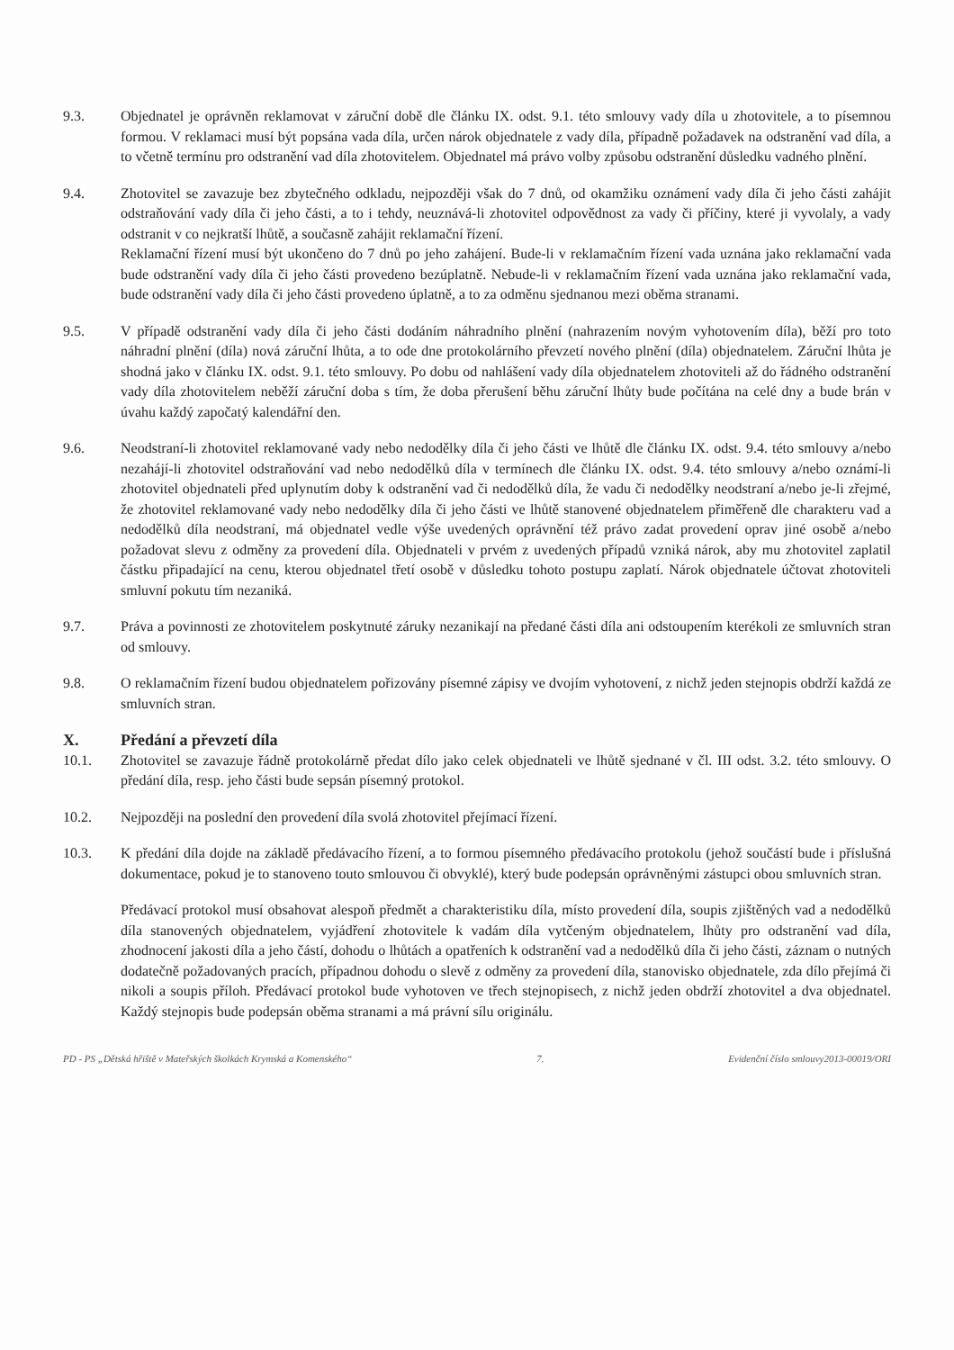9.3. Objednatel je oprávněn reklamovat v záruční době dle článku IX. odst. 9.1. této smlouvy vady díla u zhotovitele, a to písemnou formou. V reklamaci musí být popsána vada díla, určen nárok objednatele z vady díla, případně požadavek na odstranění vad díla, a to včetně termínu pro odstranění vad díla zhotovitelem. Objednatel má právo volby způsobu odstranění důsledku vadného plnění.
9.4. Zhotovitel se zavazuje bez zbytečného odkladu, nejpozději však do 7 dnů, od okamžiku oznámení vady díla či jeho části zahájit odstraňování vady díla či jeho části, a to i tehdy, neuznává-li zhotovitel odpovědnost za vady či příčiny, které ji vyvolaly, a vady odstranit v co nejkratší lhůtě, a současně zahájit reklamační řízení.
Reklamační řízení musí být ukončeno do 7 dnů po jeho zahájení. Bude-li v reklamačním řízení vada uznána jako reklamační vada bude odstranění vady díla či jeho části provedeno bezúplatně. Nebude-li v reklamačním řízení vada uznána jako reklamační vada, bude odstranění vady díla či jeho části provedeno úplatně, a to za odměnu sjednanou mezi oběma stranami.
9.5. V případě odstranění vady díla či jeho části dodáním náhradního plnění (nahrazením novým vyhotovením díla), běží pro toto náhradní plnění (díla) nová záruční lhůta, a to ode dne protokolárního převzetí nového plnění (díla) objednatelem. Záruční lhůta je shodná jako v článku IX. odst. 9.1. této smlouvy. Po dobu od nahlášení vady díla objednatelem zhotoviteli až do řádného odstranění vady díla zhotovitelem neběží záruční doba s tím, že doba přerušení běhu záruční lhůty bude počítána na celé dny a bude brán v úvahu každý započatý kalendářní den.
9.6. Neodstraní-li zhotovitel reklamované vady nebo nedodělky díla či jeho části ve lhůtě dle článku IX. odst. 9.4. této smlouvy a/nebo nezahájí-li zhotovitel odstraňování vad nebo nedodělků díla v termínech dle článku IX. odst. 9.4. této smlouvy a/nebo oznámí-li zhotovitel objednateli před uplynutím doby k odstranění vad či nedodělků díla, že vadu či nedodělky neodstraní a/nebo je-li zřejmé, že zhotovitel reklamované vady nebo nedodělky díla či jeho části ve lhůtě stanovené objednatelem přiměřeně dle charakteru vad a nedodělků díla neodstraní, má objednatel vedle výše uvedených oprávnění též právo zadat provedení oprav jiné osobě a/nebo požadovat slevu z odměny za provedení díla. Objednateli v prvém z uvedených případů vzniká nárok, aby mu zhotovitel zaplatil částku připadající na cenu, kterou objednatel třetí osobě v důsledku tohoto postupu zaplatí. Nárok objednatele účtovat zhotoviteli smluvní pokutu tím nezaniká.
9.7. Práva a povinnosti ze zhotovitelem poskytnuté záruky nezanikají na předané části díla ani odstoupením kterékoli ze smluvních stran od smlouvy.
9.8. O reklamačním řízení budou objednatelem pořizovány písemné zápisy ve dvojím vyhotovení, z nichž jeden stejnopis obdrží každá ze smluvních stran.
X. Předání a převzetí díla
10.1. Zhotovitel se zavazuje řádně protokolárně předat dílo jako celek objednateli ve lhůtě sjednané v čl. III odst. 3.2. této smlouvy. O předání díla, resp. jeho části bude sepsán písemný protokol.
10.2. Nejpozději na poslední den provedení díla svolá zhotovitel přejímací řízení.
10.3. K předání díla dojde na základě předávacího řízení, a to formou písemného předávacího protokolu (jehož součástí bude i příslušná dokumentace, pokud je to stanoveno touto smlouvou či obvyklé), který bude podepsán oprávněnými zástupci obou smluvních stran.
Předávací protokol musí obsahovat alespoň předmět a charakteristiku díla, místo provedení díla, soupis zjištěných vad a nedodělků díla stanovených objednatelem, vyjádření zhotovitele k vadám díla vytčeným objednatelem, lhůty pro odstranění vad díla, zhodnocení jakosti díla a jeho částí, dohodu o lhůtách a opatřeních k odstranění vad a nedodělků díla či jeho části, záznam o nutných dodatečně požadovaných pracích, případnou dohodu o slevě z odměny za provedení díla, stanovisko objednatele, zda dílo přejímá či nikoli a soupis příloh. Předávací protokol bude vyhotoven ve třech stejnopisech, z nichž jeden obdrží zhotovitel a dva objednatel. Každý stejnopis bude podepsán oběma stranami a má právní sílu originálu.
PD - PS „Dětská hřiště v Mateřských školkách Krymská a Komenského“ 7. Evidenční číslo smlouvy2013-00019/ORI